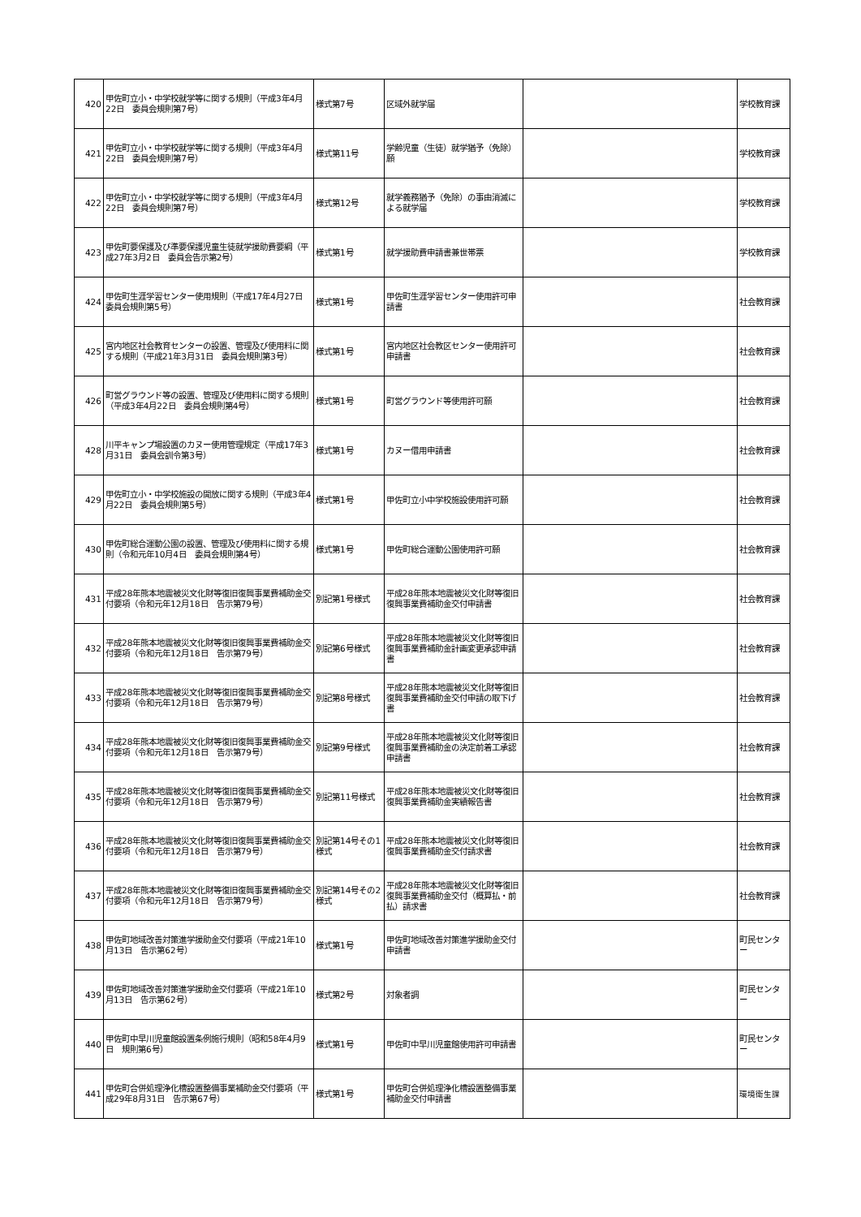| 420 | 甲佐町立小・中学校就学等に関する規則（平成3年4月22日 委員会規則第7号） | 様式第7号 | 区域外就学届 | | 学校教育課 |
| 421 | 甲佐町立小・中学校就学等に関する規則（平成3年4月22日 委員会規則第7号） | 様式第11号 | 学齢児童（生徒）就学猶予（免除）願 | | 学校教育課 |
| 422 | 甲佐町立小・中学校就学等に関する規則（平成3年4月22日 委員会規則第7号） | 様式第12号 | 就学義務猶予（免除）の事由消滅による就学届 | | 学校教育課 |
| 423 | 甲佐町要保護及び準要保護児童生徒就学援助費要綱（平成27年3月2日 委員会告示第2号） | 様式第1号 | 就学援助費申請書兼世帯票 | | 学校教育課 |
| 424 | 甲佐町生涯学習センター使用規則（平成17年4月27日 委員会規則第5号） | 様式第1号 | 甲佐町生涯学習センター使用許可申請書 | | 社会教育課 |
| 425 | 宮内地区社会教育センターの設置、管理及び使用料に関する規則（平成21年3月31日 委員会規則第3号） | 様式第1号 | 宮内地区社会教区センター使用許可申請書 | | 社会教育課 |
| 426 | 町営グラウンド等の設置、管理及び使用料に関する規則（平成3年4月22日 委員会規則第4号） | 様式第1号 | 町営グラウンド等使用許可願 | | 社会教育課 |
| 428 | 川平キャンプ場設置のカヌー使用管理規定（平成17年3月31日 委員会訓令第3号） | 様式第1号 | カヌー借用申請書 | | 社会教育課 |
| 429 | 甲佐町立小・中学校施設の開放に関する規則（平成3年4月22日 委員会規則第5号） | 様式第1号 | 甲佐町立小中学校施設使用許可願 | | 社会教育課 |
| 430 | 甲佐町総合運動公園の設置、管理及び使用料に関する規則（令和元年10月4日 委員会規則第4号） | 様式第1号 | 甲佐町総合運動公園使用許可願 | | 社会教育課 |
| 431 | 平成28年熊本地震被災文化財等復旧復興事業費補助金交付要項（令和元年12月18日 告示第79号） | 別記第1号様式 | 平成28年熊本地震被災文化財等復旧復興事業費補助金交付申請書 | | 社会教育課 |
| 432 | 平成28年熊本地震被災文化財等復旧復興事業費補助金交付要項（令和元年12月18日 告示第79号） | 別記第6号様式 | 平成28年熊本地震被災文化財等復旧復興事業費補助金計画変更承認申請書 | | 社会教育課 |
| 433 | 平成28年熊本地震被災文化財等復旧復興事業費補助金交付要項（令和元年12月18日 告示第79号） | 別記第8号様式 | 平成28年熊本地震被災文化財等復旧復興事業費補助金交付申請の取下げ書 | | 社会教育課 |
| 434 | 平成28年熊本地震被災文化財等復旧復興事業費補助金交付要項（令和元年12月18日 告示第79号） | 別記第9号様式 | 平成28年熊本地震被災文化財等復旧復興事業費補助金の決定前着工承認申請書 | | 社会教育課 |
| 435 | 平成28年熊本地震被災文化財等復旧復興事業費補助金交付要項（令和元年12月18日 告示第79号） | 別記第11号様式 | 平成28年熊本地震被災文化財等復旧復興事業費補助金実績報告書 | | 社会教育課 |
| 436 | 平成28年熊本地震被災文化財等復旧復興事業費補助金交付要項（令和元年12月18日 告示第79号） | 別記第14号その1様式 | 平成28年熊本地震被災文化財等復旧復興事業費補助金交付請求書 | | 社会教育課 |
| 437 | 平成28年熊本地震被災文化財等復旧復興事業費補助金交付要項（令和元年12月18日 告示第79号） | 別記第14号その2様式 | 平成28年熊本地震被災文化財等復旧復興事業費補助金交付（概算払・前払）請求書 | | 社会教育課 |
| 438 | 甲佐町地域改善対策進学援助金交付要項（平成21年10月13日 告示第62号） | 様式第1号 | 甲佐町地域改善対策進学援助金交付申請書 | | 町民センター |
| 439 | 甲佐町地域改善対策進学援助金交付要項（平成21年10月13日 告示第62号） | 様式第2号 | 対象者調 | | 町民センター |
| 440 | 甲佐町中早川児童館設置条例施行規則（昭和58年4月9日 規則第6号） | 様式第1号 | 甲佐町中早川児童館使用許可申請書 | | 町民センター |
| 441 | 甲佐町合併処理浄化槽設置整備事業補助金交付要項（平成29年8月31日 告示第67号） | 様式第1号 | 甲佐町合併処理浄化槽設置整備事業補助金交付申請書 | | 環境衛生課 |